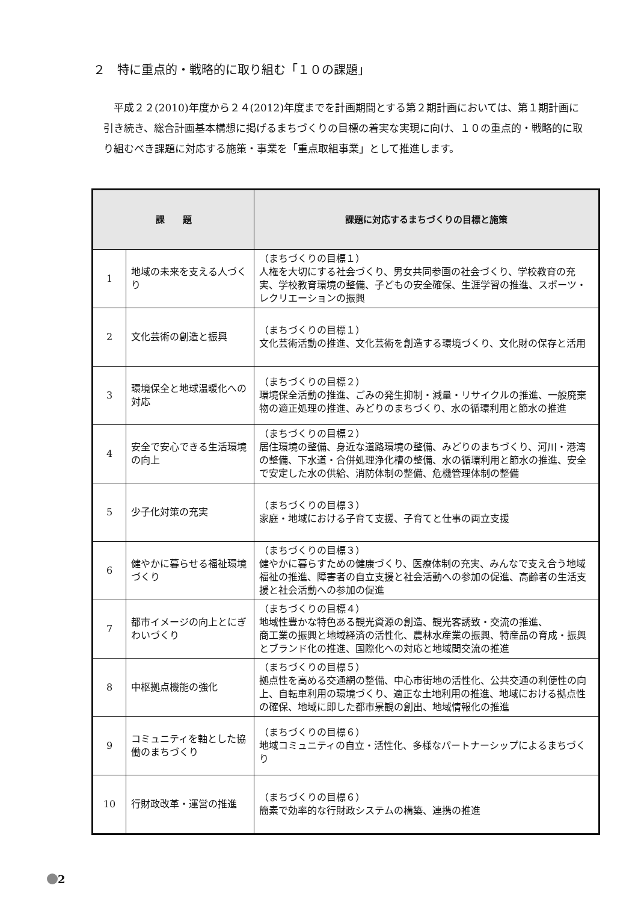２　特に重点的・戦略的に取り組む「１０の課題」
　平成２２(2010)年度から２４(2012)年度までを計画期間とする第２期計画においては、第１期計画に引き続き、総合計画基本構想に掲げるまちづくりの目標の着実な実現に向け、１０の重点的・戦略的に取り組むべき課題に対応する施策・事業を「重点取組事業」として推進します。
| 課 題 | | 課題に対応するまちづくりの目標と施策 |
| --- | --- | --- |
| 1 | 地域の未来を支える人づくり | （まちづくりの目標１） 人権を大切にする社会づくり、男女共同参画の社会づくり、学校教育の充実、学校教育環境の整備、子どもの安全確保、生涯学習の推進、スポーツ・レクリエーションの振興 |
| 2 | 文化芸術の創造と振興 | （まちづくりの目標１） 文化芸術活動の推進、文化芸術を創造する環境づくり、文化財の保存と活用 |
| 3 | 環境保全と地球温暖化への対応 | （まちづくりの目標２） 環境保全活動の推進、ごみの発生抑制・減量・リサイクルの推進、一般廃棄物の適正処理の推進、みどりのまちづくり、水の循環利用と節水の推進 |
| 4 | 安全で安心できる生活環境の向上 | （まちづくりの目標２） 居住環境の整備、身近な道路環境の整備、みどりのまちづくり、河川・港湾の整備、下水道・合併処理浄化槽の整備、水の循環利用と節水の推進、安全で安定した水の供給、消防体制の整備、危機管理体制の整備 |
| 5 | 少子化対策の充実 | （まちづくりの目標３） 家庭・地域における子育て支援、子育てと仕事の両立支援 |
| 6 | 健やかに暮らせる福祉環境づくり | （まちづくりの目標３） 健やかに暮らすための健康づくり、医療体制の充実、みんなで支え合う地域福祉の推進、障害者の自立支援と社会活動への参加の促進、高齢者の生活支援と社会活動への参加の促進 |
| 7 | 都市イメージの向上とにぎわいづくり | （まちづくりの目標４） 地域性豊かな特色ある観光資源の創造、観光客誘致・交流の推進、 商工業の振興と地域経済の活性化、農林水産業の振興、特産品の育成・振興とブランド化の推進、国際化への対応と地域間交流の推進 |
| 8 | 中枢拠点機能の強化 | （まちづくりの目標５） 拠点性を高める交通網の整備、中心市街地の活性化、公共交通の利便性の向上、自転車利用の環境づくり、適正な土地利用の推進、地域における拠点性の確保、地域に即した都市景観の創出、地域情報化の推進 |
| 9 | コミュニティを軸とした協働のまちづくり | （まちづくりの目標６） 地域コミュニティの自立・活性化、多様なパートナーシップによるまちづくり |
| 10 | 行財政改革・運営の推進 | （まちづくりの目標６） 簡素で効率的な行財政システムの構築、連携の推進 |
2